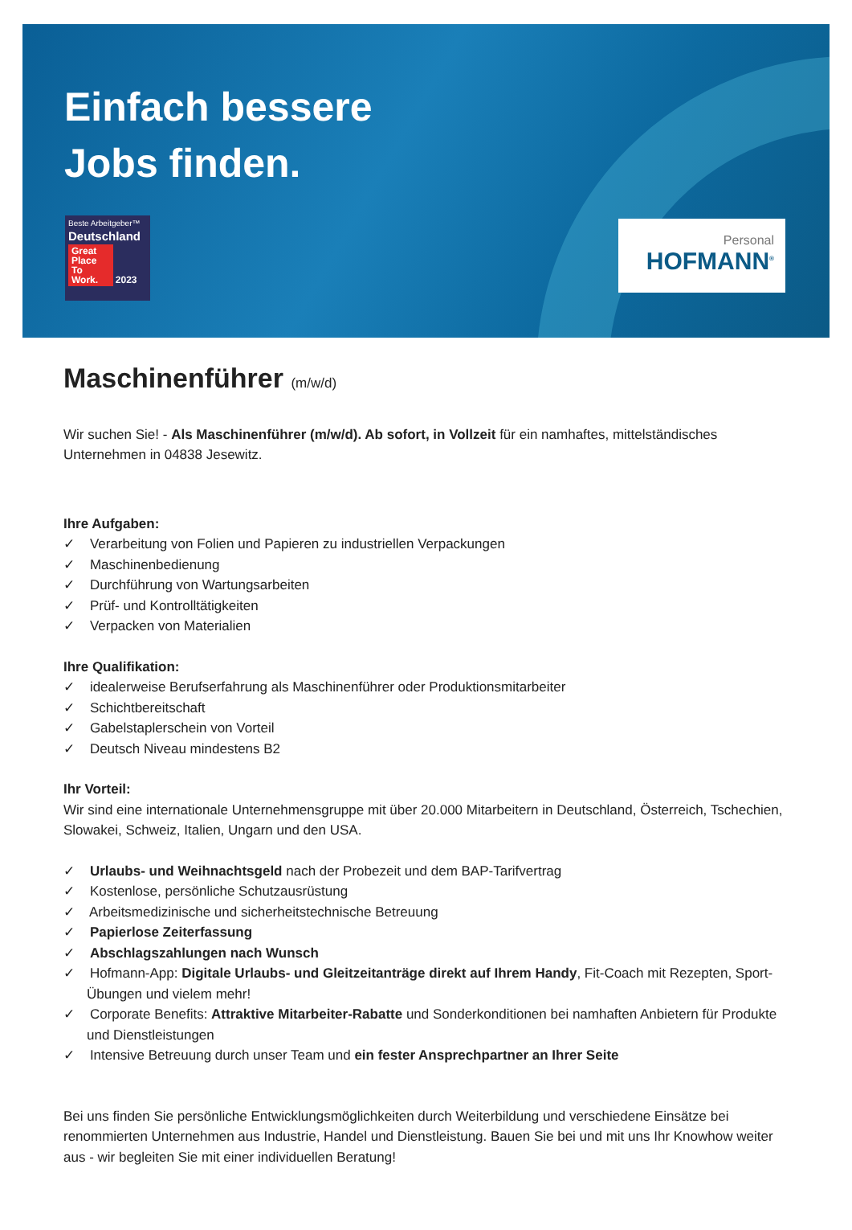Einfach bessere
Jobs finden.
Beste Arbeitgeber™
Deutschland
Great Place To Work. 2023
Personal
HOFMANN<sup>®</sup>
Maschinenführer (m/w/d)
Wir suchen Sie! - Als Maschinenführer (m/w/d). Ab sofort, in Vollzeit für ein namhaftes, mittelständisches Unternehmen in 04838 Jesewitz.
Ihre Aufgaben:
✓ Verarbeitung von Folien und Papieren zu industriellen Verpackungen
✓ Maschinenbedienung
✓ Durchführung von Wartungsarbeiten
✓ Prüf- und Kontrolltätigkeiten
✓ Verpacken von Materialien
Ihre Qualifikation:
✓ idealerweise Berufserfahrung als Maschinenführer oder Produktionsmitarbeiter
✓ Schichtbereitschaft
✓ Gabelstaplerschein von Vorteil
✓ Deutsch Niveau mindestens B2
Ihr Vorteil:
Wir sind eine internationale Unternehmensgruppe mit über 20.000 Mitarbeitern in Deutschland, Österreich, Tschechien, Slowakei, Schweiz, Italien, Ungarn und den USA.
✓ Urlaubs- und Weihnachtsgeld nach der Probezeit und dem BAP-Tarifvertrag
✓ Kostenlose, persönliche Schutzausrüstung
✓ Arbeitsmedizinische und sicherheitstechnische Betreuung
✓ Papierlose Zeiterfassung
✓ Abschlagszahlungen nach Wunsch
✓ Hofmann-App: Digitale Urlaubs- und Gleitzeitanträge direkt auf Ihrem Handy, Fit-Coach mit Rezepten, Sport-Übungen und vielem mehr!
✓ Corporate Benefits: Attraktive Mitarbeiter-Rabatte und Sonderkonditionen bei namhaften Anbietern für Produkte und Dienstleistungen
✓ Intensive Betreuung durch unser Team und ein fester Ansprechpartner an Ihrer Seite
Bei uns finden Sie persönliche Entwicklungsmöglichkeiten durch Weiterbildung und verschiedene Einsätze bei renommierten Unternehmen aus Industrie, Handel und Dienstleistung. Bauen Sie bei und mit uns Ihr Knowhow weiter aus - wir begleiten Sie mit einer individuellen Beratung!